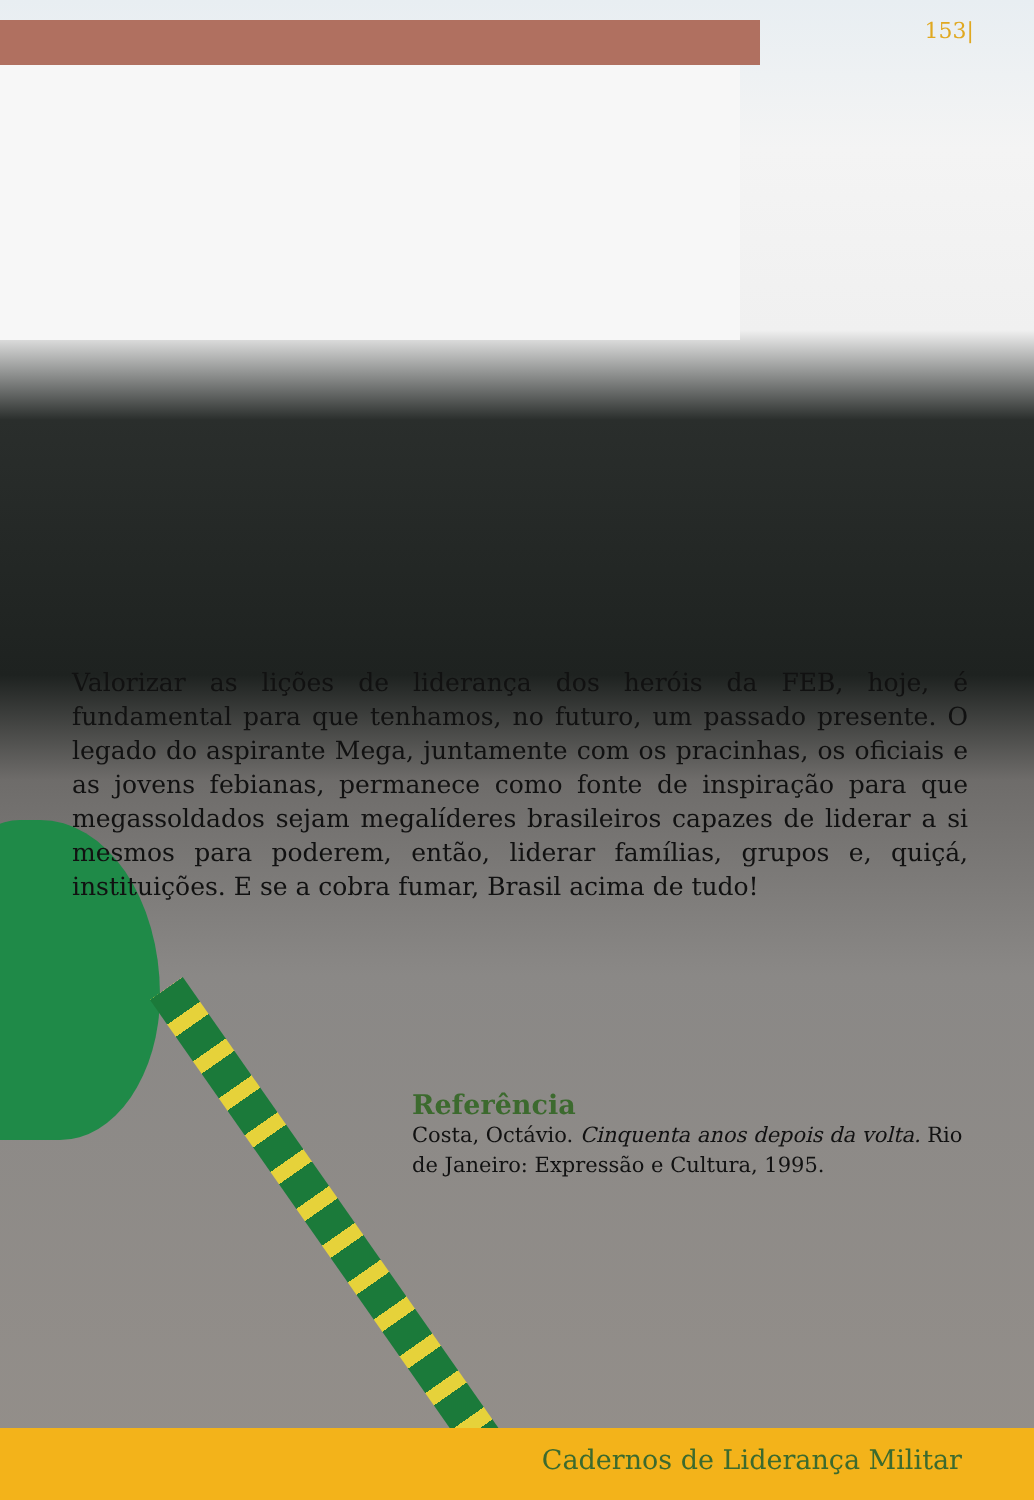153|
Valorizar as lições de liderança dos heróis da FEB, hoje, é fundamental para que tenhamos, no futuro, um passado presente. O legado do aspirante Mega, juntamente com os pracinhas, os oficiais e as jovens febianas, permanece como fonte de inspiração para que megassoldados sejam megalíderes brasileiros capazes de liderar a si mesmos para poderem, então, liderar famílias, grupos e, quiçá, instituições. E se a cobra fumar, Brasil acima de tudo!
Referência
Costa, Octávio. Cinquenta anos depois da volta. Rio de Janeiro: Expressão e Cultura, 1995.
Cadernos de Liderança Militar